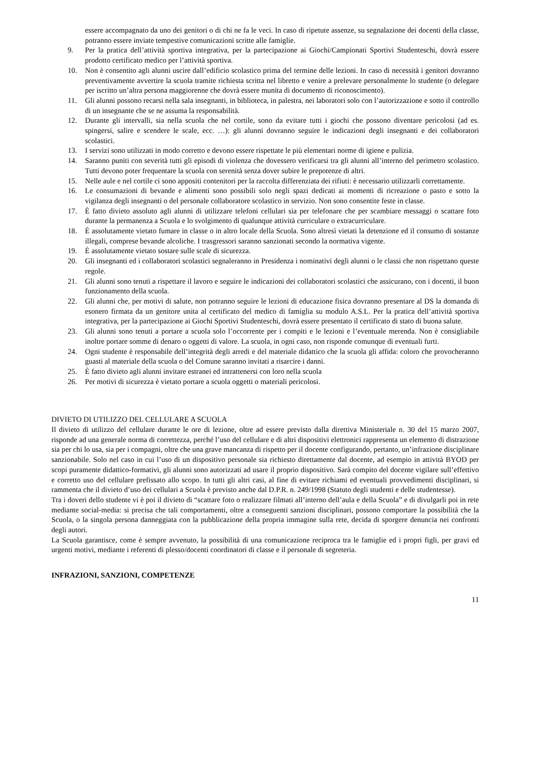essere accompagnato da uno dei genitori o di chi ne fa le veci. In caso di ripetute assenze, su segnalazione dei docenti della classe, potranno essere inviate tempestive comunicazioni scritte alle famiglie.
9. Per la pratica dell’attività sportiva integrativa, per la partecipazione ai Giochi/Campionati Sportivi Studenteschi, dovrà essere prodotto certificato medico per l’attività sportiva.
10. Non è consentito agli alunni uscire dall’edificio scolastico prima del termine delle lezioni. In caso di necessità i genitori dovranno preventivamente avvertire la scuola tramite richiesta scritta nel libretto e venire a prelevare personalmente lo studente (o delegare per iscritto un’altra persona maggiorenne che dovrà essere munita di documento di riconoscimento).
11. Gli alunni possono recarsi nella sala insegnanti, in biblioteca, in palestra, nei laboratori solo con l’autorizzazione e sotto il controllo di un insegnante che se ne assuma la responsabilità.
12. Durante gli intervalli, sia nella scuola che nel cortile, sono da evitare tutti i giochi che possono diventare pericolosi (ad es. spingersi, salire e scendere le scale, ecc. …): gli alunni dovranno seguire le indicazioni degli insegnanti e dei collaboratori scolastici.
13. I servizi sono utilizzati in modo corretto e devono essere rispettate le più elementari norme di igiene e pulizia.
14. Saranno puniti con severità tutti gli episodi di violenza che dovessero verificarsi tra gli alunni all’interno del perimetro scolastico. Tutti devono poter frequentare la scuola con serenità senza dover subire le prepotenze di altri.
15. Nelle aule e nel cortile ci sono appositi contenitori per la raccolta differenziata dei rifiuti: è necessario utilizzarli correttamente.
16. Le consumazioni di bevande e alimenti sono possibili solo negli spazi dedicati ai momenti di ricreazione o pasto e sotto la vigilanza degli insegnanti o del personale collaboratore scolastico in servizio. Non sono consentite feste in classe.
17. È fatto divieto assoluto agli alunni di utilizzare telefoni cellulari sia per telefonare che per scambiare messaggi o scattare foto durante la permanenza a Scuola e lo svolgimento di qualunque attività curriculare o extracurriculare.
18. È assolutamente vietato fumare in classe o in altro locale della Scuola. Sono altresì vietati la detenzione ed il consumo di sostanze illegali, comprese bevande alcoliche. I trasgressori saranno sanzionati secondo la normativa vigente.
19. È assolutamente vietato sostare sulle scale di sicurezza.
20. Gli insegnanti ed i collaboratori scolastici segnaleranno in Presidenza i nominativi degli alunni o le classi che non rispettano queste regole.
21. Gli alunni sono tenuti a rispettare il lavoro e seguire le indicazioni dei collaboratori scolastici che assicurano, con i docenti, il buon funzionamento della scuola.
22. Gli alunni che, per motivi di salute, non potranno seguire le lezioni di educazione fisica dovranno presentare al DS la domanda di esonero firmata da un genitore unita al certificato del medico di famiglia su modulo A.S.L. Per la pratica dell’attività sportiva integrativa, per la partecipazione ai Giochi Sportivi Studenteschi, dovrà essere presentato il certificato di stato di buona salute.
23. Gli alunni sono tenuti a portare a scuola solo l’occorrente per i compiti e le lezioni e l’eventuale merenda. Non è consigliabile inoltre portare somme di denaro o oggetti di valore. La scuola, in ogni caso, non risponde comunque di eventuali furti.
24. Ogni studente è responsabile dell’integrità degli arredi e del materiale didattico che la scuola gli affida: coloro che provocheranno guasti al materiale della scuola o del Comune saranno invitati a risarcire i danni.
25. È fatto divieto agli alunni invitare estranei ed intrattenersi con loro nella scuola
26. Per motivi di sicurezza è vietato portare a scuola oggetti o materiali pericolosi.
DIVIETO DI UTILIZZO DEL CELLULARE A SCUOLA
Il divieto di utilizzo del cellulare durante le ore di lezione, oltre ad essere previsto dalla direttiva Ministeriale n. 30 del 15 marzo 2007, risponde ad una generale norma di correttezza, perché l’uso del cellulare e di altri dispositivi elettronici rappresenta un elemento di distrazione sia per chi lo usa, sia per i compagni, oltre che una grave mancanza di rispetto per il docente configurando, pertanto, un’infrazione disciplinare sanzionabile. Solo nel caso in cui l’uso di un dispositivo personale sia richiesto direttamente dal docente, ad esempio in attività BYOD per scopi puramente didattico-formativi, gli alunni sono autorizzati ad usare il proprio dispositivo. Sarà compito del docente vigilare sull’effettivo e corretto uso del cellulare prefissato allo scopo. In tutti gli altri casi, al fine di evitare richiami ed eventuali provvedimenti disciplinari, si rammenta che il divieto d’uso dei cellulari a Scuola è previsto anche dal D.P.R. n. 249/1998 (Statuto degli studenti e delle studentesse).
Tra i doveri dello studente vi è poi il divieto di “scattare foto o realizzare filmati all’interno dell’aula e della Scuola” e di divulgarli poi in rete mediante social-media: si precisa che tali comportamenti, oltre a conseguenti sanzioni disciplinari, possono comportare la possibilità che la Scuola, o la singola persona danneggiata con la pubblicazione della propria immagine sulla rete, decida di sporgere denuncia nei confronti degli autori.
La Scuola garantisce, come è sempre avvenuto, la possibilità di una comunicazione reciproca tra le famiglie ed i propri figli, per gravi ed urgenti motivi, mediante i referenti di plesso/docenti coordinatori di classe e il personale di segreteria.
INFRAZIONI, SANZIONI, COMPETENZE
11